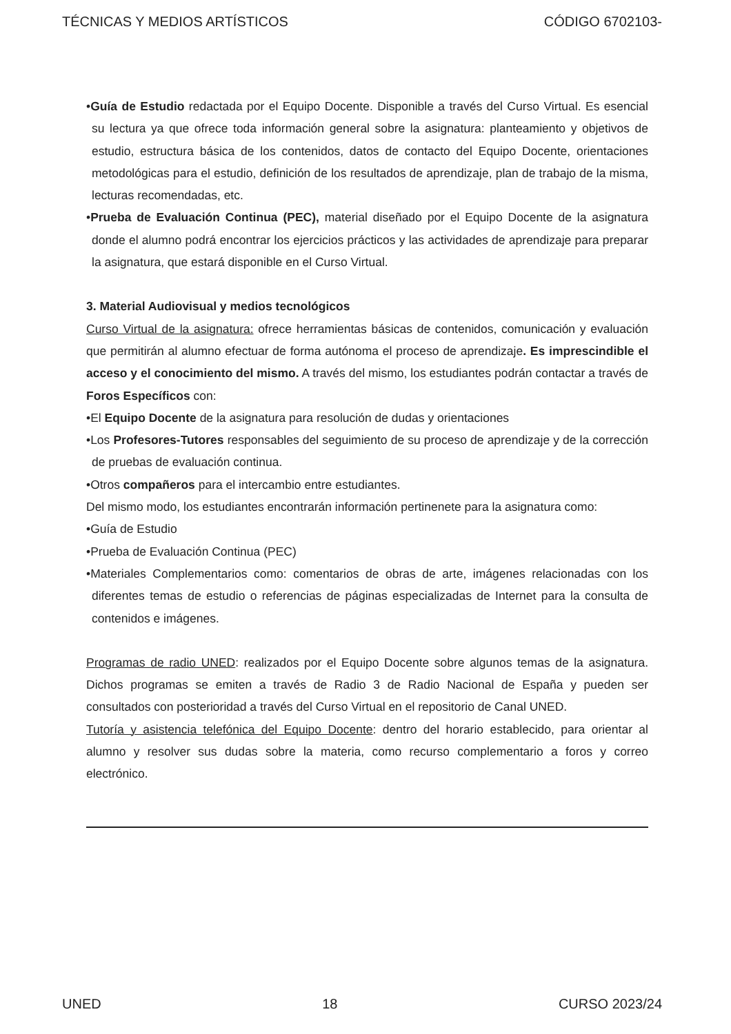TÉCNICAS Y MEDIOS ARTÍSTICOS CÓDIGO 6702103-
•Guía de Estudio redactada por el Equipo Docente. Disponible a través del Curso Virtual. Es esencial su lectura ya que ofrece toda información general sobre la asignatura: planteamiento y objetivos de estudio, estructura básica de los contenidos, datos de contacto del Equipo Docente, orientaciones metodológicas para el estudio, definición de los resultados de aprendizaje, plan de trabajo de la misma, lecturas recomendadas, etc.
•Prueba de Evaluación Continua (PEC), material diseñado por el Equipo Docente de la asignatura donde el alumno podrá encontrar los ejercicios prácticos y las actividades de aprendizaje para preparar la asignatura, que estará disponible en el Curso Virtual.
3. Material Audiovisual y medios tecnológicos
Curso Virtual de la asignatura: ofrece herramientas básicas de contenidos, comunicación y evaluación que permitirán al alumno efectuar de forma autónoma el proceso de aprendizaje. Es imprescindible el acceso y el conocimiento del mismo. A través del mismo, los estudiantes podrán contactar a través de Foros Específicos con:
•El Equipo Docente de la asignatura para resolución de dudas y orientaciones
•Los Profesores-Tutores responsables del seguimiento de su proceso de aprendizaje y de la corrección de pruebas de evaluación continua.
•Otros compañeros para el intercambio entre estudiantes.
Del mismo modo, los estudiantes encontrarán información pertinenete para la asignatura como:
•Guía de Estudio
•Prueba de Evaluación Continua (PEC)
•Materiales Complementarios como: comentarios de obras de arte, imágenes relacionadas con los diferentes temas de estudio o referencias de páginas especializadas de Internet para la consulta de contenidos e imágenes.
Programas de radio UNED: realizados por el Equipo Docente sobre algunos temas de la asignatura. Dichos programas se emiten a través de Radio 3 de Radio Nacional de España y pueden ser consultados con posterioridad a través del Curso Virtual en el repositorio de Canal UNED.
Tutoría y asistencia telefónica del Equipo Docente: dentro del horario establecido, para orientar al alumno y resolver sus dudas sobre la materia, como recurso complementario a foros y correo electrónico.
UNED 18 CURSO 2023/24